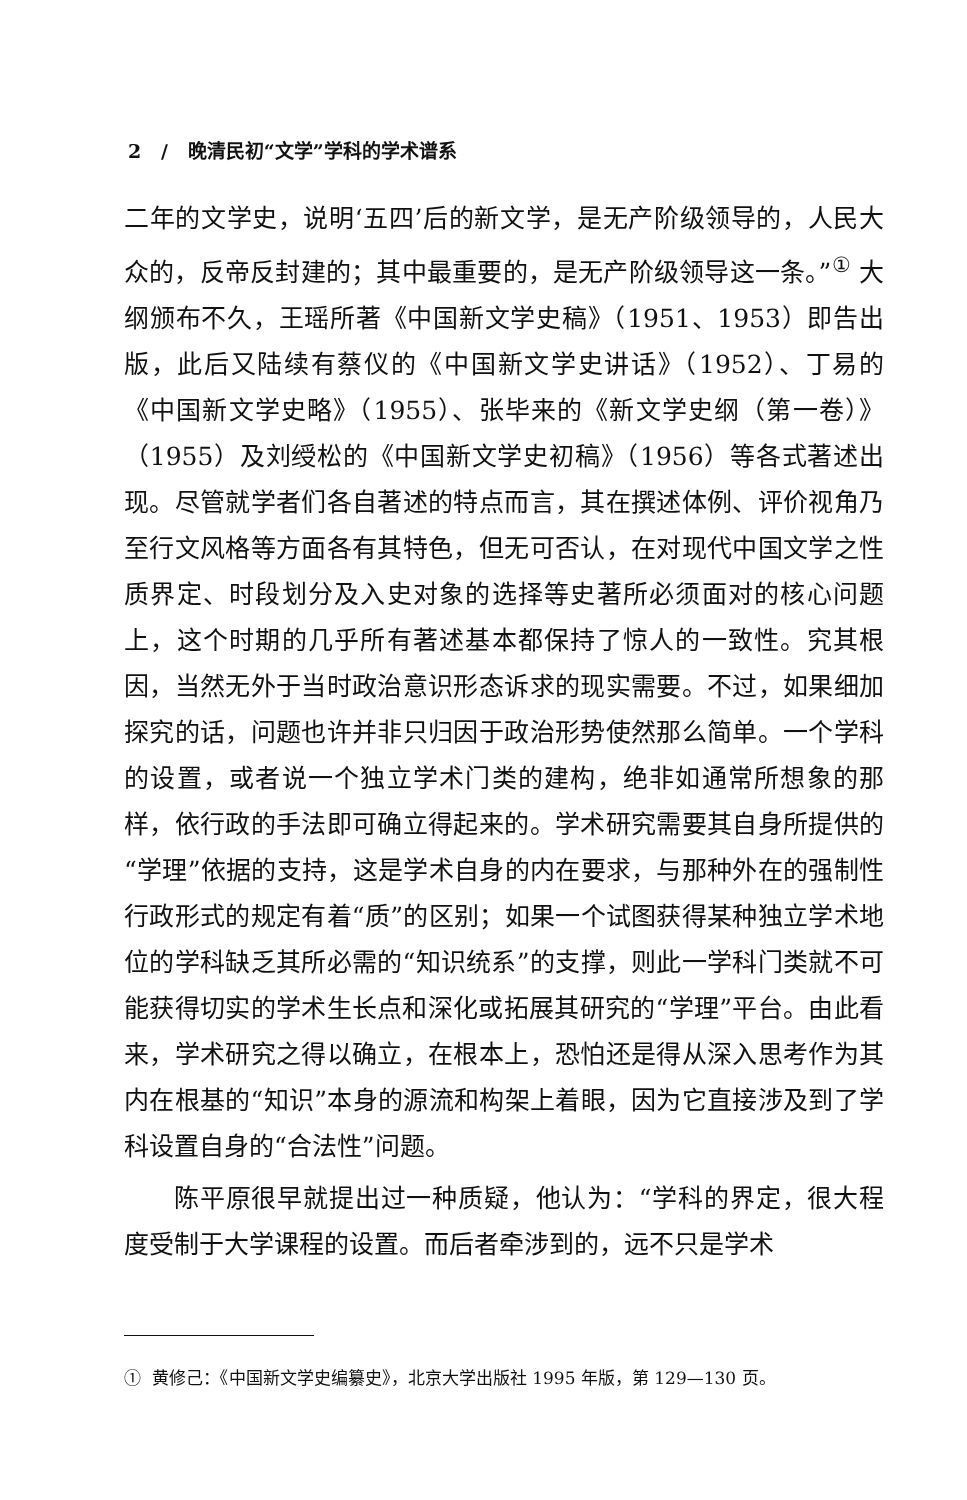2 / 晚清民初“文学”学科的学术谱系
二年的文学史，说明‘五四’后的新文学，是无产阶级领导的，人民大众的，反帝反封建的；其中最重要的，是无产阶级领导这一条。”<sup>①</sup> 大纲颁布不久，王瑶所著《中国新文学史稿》（1951、1953）即告出版，此后又陆续有蔡仪的《中国新文学史讲话》（1952）、丁易的《中国新文学史略》（1955）、张毕来的《新文学史纲（第一卷）》（1955）及刘绶松的《中国新文学史初稿》（1956）等各式著述出现。尽管就学者们各自著述的特点而言，其在撰述体例、评价视角乃至行文风格等方面各有其特色，但无可否认，在对现代中国文学之性质界定、时段划分及入史对象的选择等史著所必须面对的核心问题上，这个时期的几乎所有著述基本都保持了惊人的一致性。究其根因，当然无外于当时政治意识形态诉求的现实需要。不过，如果细加探究的话，问题也许并非只归因于政治形势使然那么简单。一个学科的设置，或者说一个独立学术门类的建构，绝非如通常所想象的那样，依行政的手法即可确立得起来的。学术研究需要其自身所提供的“学理”依据的支持，这是学术自身的内在要求，与那种外在的强制性行政形式的规定有着“质”的区别；如果一个试图获得某种独立学术地位的学科缺乏其所必需的“知识统系”的支撑，则此一学科门类就不可能获得切实的学术生长点和深化或拓展其研究的“学理”平台。由此看来，学术研究之得以确立，在根本上，恐怕还是得从深入思考作为其内在根基的“知识”本身的源流和构架上着眼，因为它直接涉及到了学科设置自身的“合法性”问题。
陈平原很早就提出过一种质疑，他认为：“学科的界定，很大程度受制于大学课程的设置。而后者牵涉到的，远不只是学术
① 黄修己：《中国新文学史编纂史》，北京大学出版社 1995 年版，第 129—130 页。